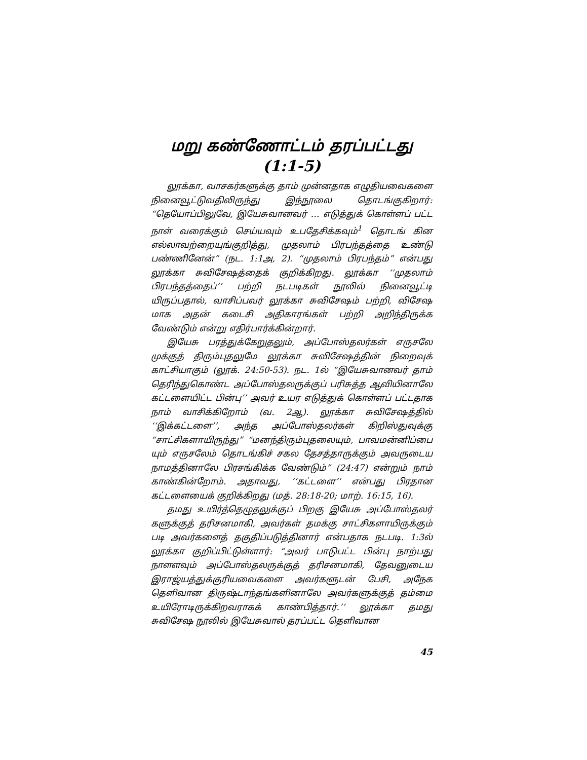மறு கண்ணோட்டம் தரப்பட்டது
(1:1-5)
லூக்கா, வாசகர்களுக்கு தாம் முன்னதாக எழுதியவைகளை நினைவூட்டுவதிலிருந்து இந்நூலை தொடங்குகிறார்: “தெயோப்பிலுவே, இயேசுவானவர் … எடுத்துக் கொள்ளப் பட்ட நாள் வரைக்கும் செய்யவும் உபதேசிக்கவும்<sup>1</sup> தொடங் கின எல்லாவற்றையுங்குறித்து, முதலாம் பிரபந்தத்தை உண்டு பண்ணினேன்” (நட. 1:1அ, 2). “முதலாம் பிரபந்தம்” என்பது லூக்கா சுவிசேஷத்தைக் குறிக்கிறது. லூக்கா ‘‘முதலாம் பிரபந்தத்தைப்’’ பற்றி நடபடிகள் நூலில் நினைவூட்டி யிருப்பதால், வாசிப்பவர் லூக்கா சுவிசேஷம் பற்றி, விசேஷ மாக அதன் கடைசி அதிகாரங்கள் பற்றி அறிந்திருக்க வேண்டும் என்று எதிர்பார்க்கின்றார்.
இயேசு பரத்துக்கேறுதலும், அப்போஸ்தலர்கள் எருசலே முக்குத் திரும்புதலுமே லூக்கா சுவிசேஷத்தின் நிறைவுக் காட்சியாகும் (லூக். 24:50-53). நட. 1ல் “இயேசுவானவர் தாம் தெரிந்துகொண்ட அப்போஸ்தலருக்குப் பரிசுத்த ஆவியினாலே கட்டளையிட்ட பின்பு’’ அவர் உயர எடுத்துக் கொள்ளப் பட்டதாக நாம் வாசிக்கிறோம் (வ. 2ஆ). லூக்கா சுவிசேஷத்தில் ‘‘இக்கட்டளை’’, அந்த அப்போஸ்தலர்கள் கிறிஸ்துவுக்கு “சாட்சிகளாயிருந்து” “மனந்திரும்புதலையும், பாவமன்னிப்பை யும் எருசலேம் தொடங்கிச் சகல தேசத்தாருக்கும் அவருடைய நாமத்தினாலே பிரசங்கிக்க வேண்டும்” (24:47) என்றும் நாம் காண்கின்றோம். அதாவது, ‘‘கட்டளை’’ என்பது பிரதான கட்டளையைக் குறிக்கிறது (மத். 28:18-20; மாற். 16:15, 16).
தமது உயிர்த்தெழுதலுக்குப் பிறகு இயேசு அப்போஸ்தலர் களுக்குத் தரிசனமாகி, அவர்கள் தமக்கு சாட்சிகளாயிருக்கும் படி அவர்களைத் தகுதிப்படுத்தினார் என்பதாக நடபடி. 1:3ல் லூக்கா குறிப்பிட்டுள்ளார்: “அவர் பாடுபட்ட பின்பு நாற்பது நாளளவும் அப்போஸ்தலருக்குத் தரிசனமாகி, தேவனுடைய இராஜ்யத்துக்குரியவைகளை அவர்களுடன் பேசி, அநேக தெளிவான திருஷ்டாந்தங்களினாலே அவர்களுக்குத் தம்மை உயிரோடிருக்கிறவராகக் காண்பித்தார்.’’ லூக்கா தமது சுவிசேஷ நூலில் இயேசுவால் தரப்பட்ட தெளிவான
45